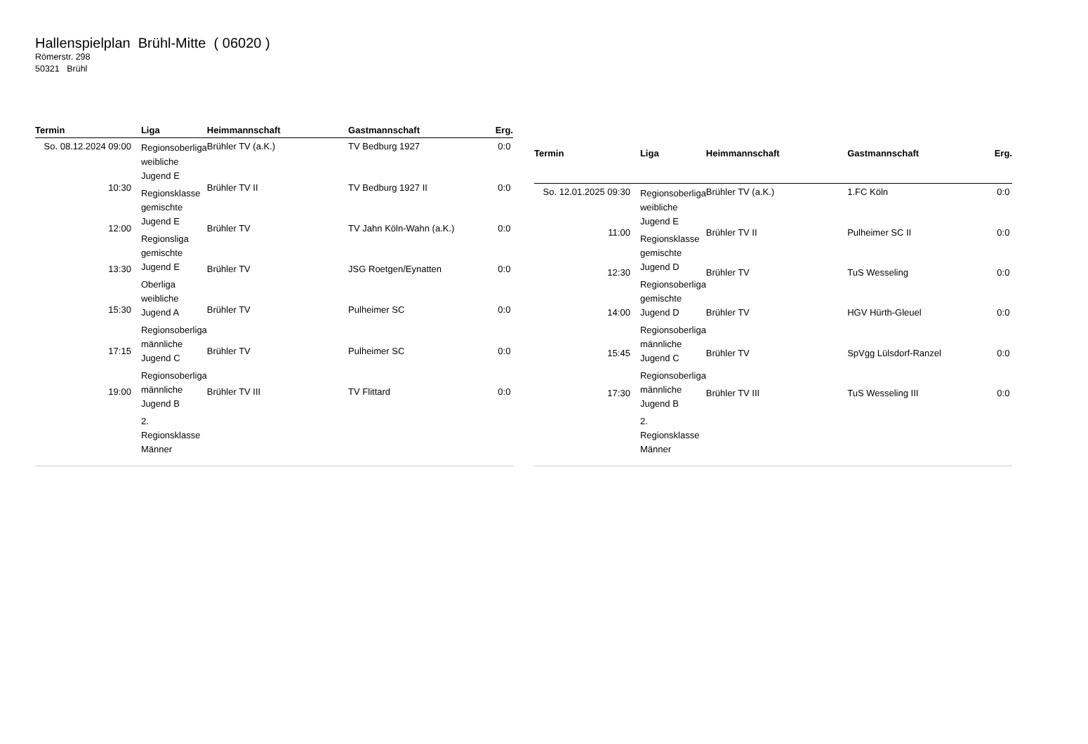Hallenspielplan Brühl-Mitte ( 06020 )
Römerstr. 298
50321 Brühl
| Termin | Liga | Heimmannschaft | Gastmannschaft | Erg. |
| --- | --- | --- | --- | --- |
| So. 08.12.2024 09:00 | Regionsoberliga weibliche Jugend E Regionsklasse gemischte Jugend E Regionsliga gemischte Jugend E Oberliga weibliche Jugend A Regionsoberliga männliche Jugend C Regionsoberliga männliche Jugend B 2. Regionsklasse Männer | Brühler TV (a.K.) | TV Bedburg 1927 | 0:0 |
| 10:30 | | Brühler TV II | TV Bedburg 1927 II | 0:0 |
| 12:00 | | Brühler TV | TV Jahn Köln-Wahn (a.K.) | 0:0 |
| 13:30 | | Brühler TV | JSG Roetgen/Eynatten | 0:0 |
| 15:30 | | Brühler TV | Pulheimer SC | 0:0 |
| 17:15 | | Brühler TV | Pulheimer SC | 0:0 |
| 19:00 | | Brühler TV III | TV Flittard | 0:0 |
| Termin | Liga | Heimmannschaft | Gastmannschaft | Erg. |
| --- | --- | --- | --- | --- |
| So. 12.01.2025 09:30 | Regionsoberliga weibliche Jugend E Regionsklasse gemischte Jugend D Regionsoberliga gemischte Jugend D Regionsoberliga männliche Jugend C Regionsoberliga männliche Jugend B 2. Regionsklasse Männer | Brühler TV (a.K.) | 1.FC Köln | 0:0 |
| 11:00 | | Brühler TV II | Pulheimer SC II | 0:0 |
| 12:30 | | Brühler TV | TuS Wesseling | 0:0 |
| 14:00 | | Brühler TV | HGV Hürth-Gleuel | 0:0 |
| 15:45 | | Brühler TV | SpVgg Lülsdorf-Ranzel | 0:0 |
| 17:30 | | Brühler TV III | TuS Wesseling III | 0:0 |